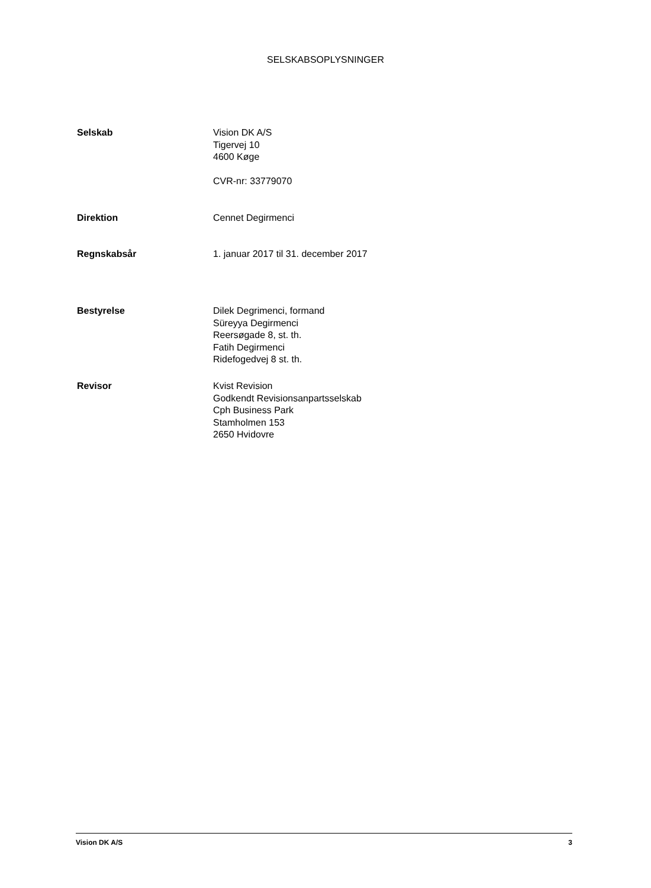SELSKABSOPLYSNINGER
Selskab Vision DK A/S
Tigervej 10
4600 Køge
CVR-nr: 33779070
Direktion Cennet Degirmenci
Regnskabsår 1. januar 2017 til 31. december 2017
Bestyrelse Dilek Degrimenci, formand
Süreyya Degirmenci
Reersøgade 8, st. th.
Fatih Degirmenci
Ridefogedvej 8 st. th.
Revisor Kvist Revision
Godkendt Revisionsanpartsselskab
Cph Business Park
Stamholmen 153
2650 Hvidovre
Vision DK A/S 3